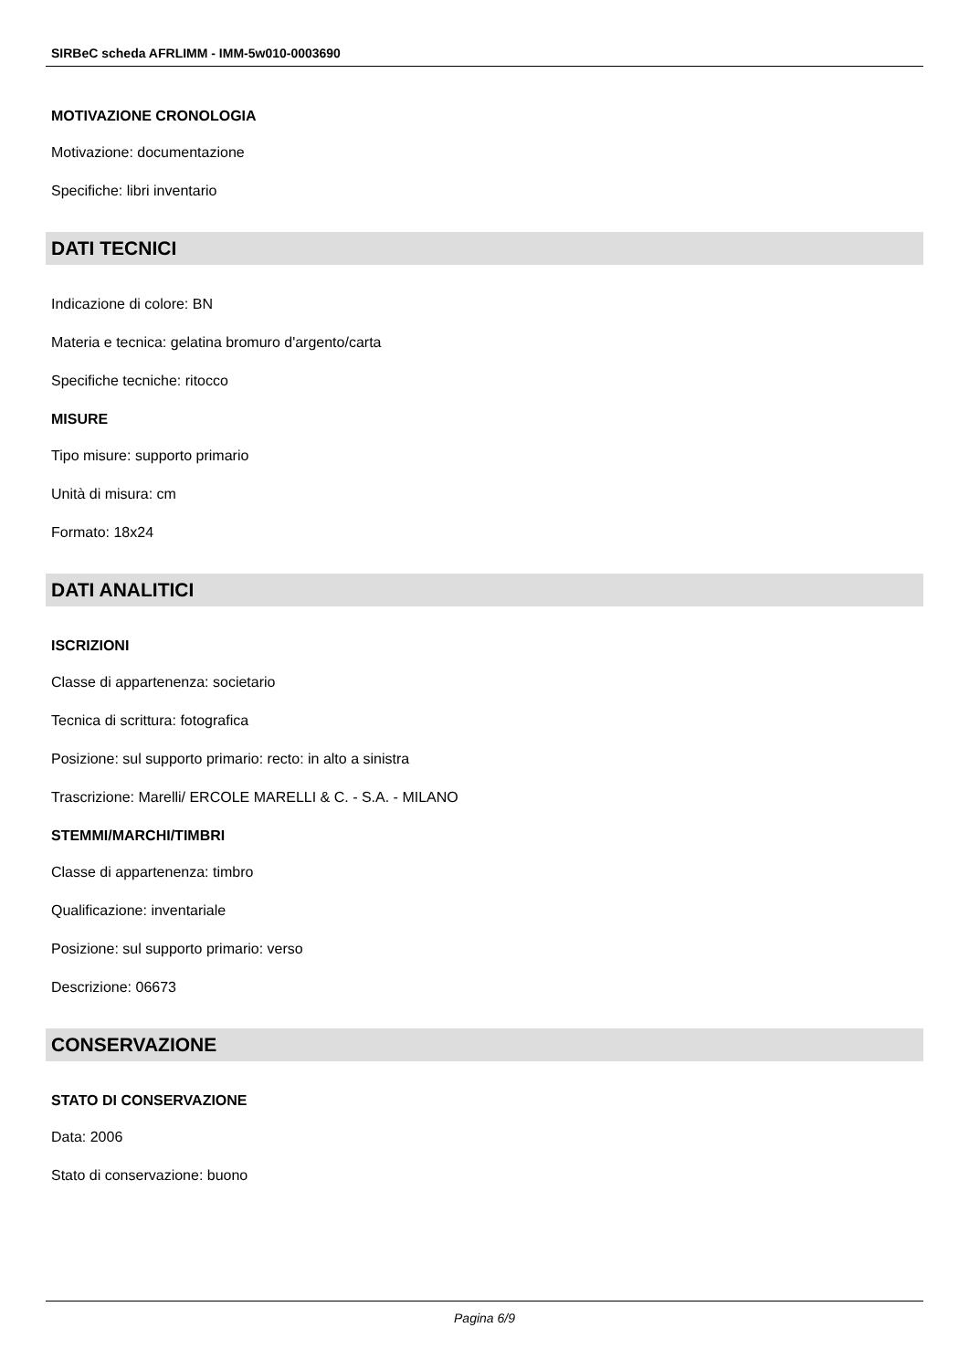SIRBeC scheda AFRLIMM - IMM-5w010-0003690
MOTIVAZIONE CRONOLOGIA
Motivazione: documentazione
Specifiche: libri inventario
DATI TECNICI
Indicazione di colore: BN
Materia e tecnica: gelatina bromuro d'argento/carta
Specifiche tecniche: ritocco
MISURE
Tipo misure: supporto primario
Unità di misura: cm
Formato: 18x24
DATI ANALITICI
ISCRIZIONI
Classe di appartenenza: societario
Tecnica di scrittura: fotografica
Posizione: sul supporto primario: recto: in alto a sinistra
Trascrizione: Marelli/ ERCOLE MARELLI & C. - S.A. - MILANO
STEMMI/MARCHI/TIMBRI
Classe di appartenenza: timbro
Qualificazione: inventariale
Posizione: sul supporto primario: verso
Descrizione: 06673
CONSERVAZIONE
STATO DI CONSERVAZIONE
Data: 2006
Stato di conservazione: buono
Pagina 6/9